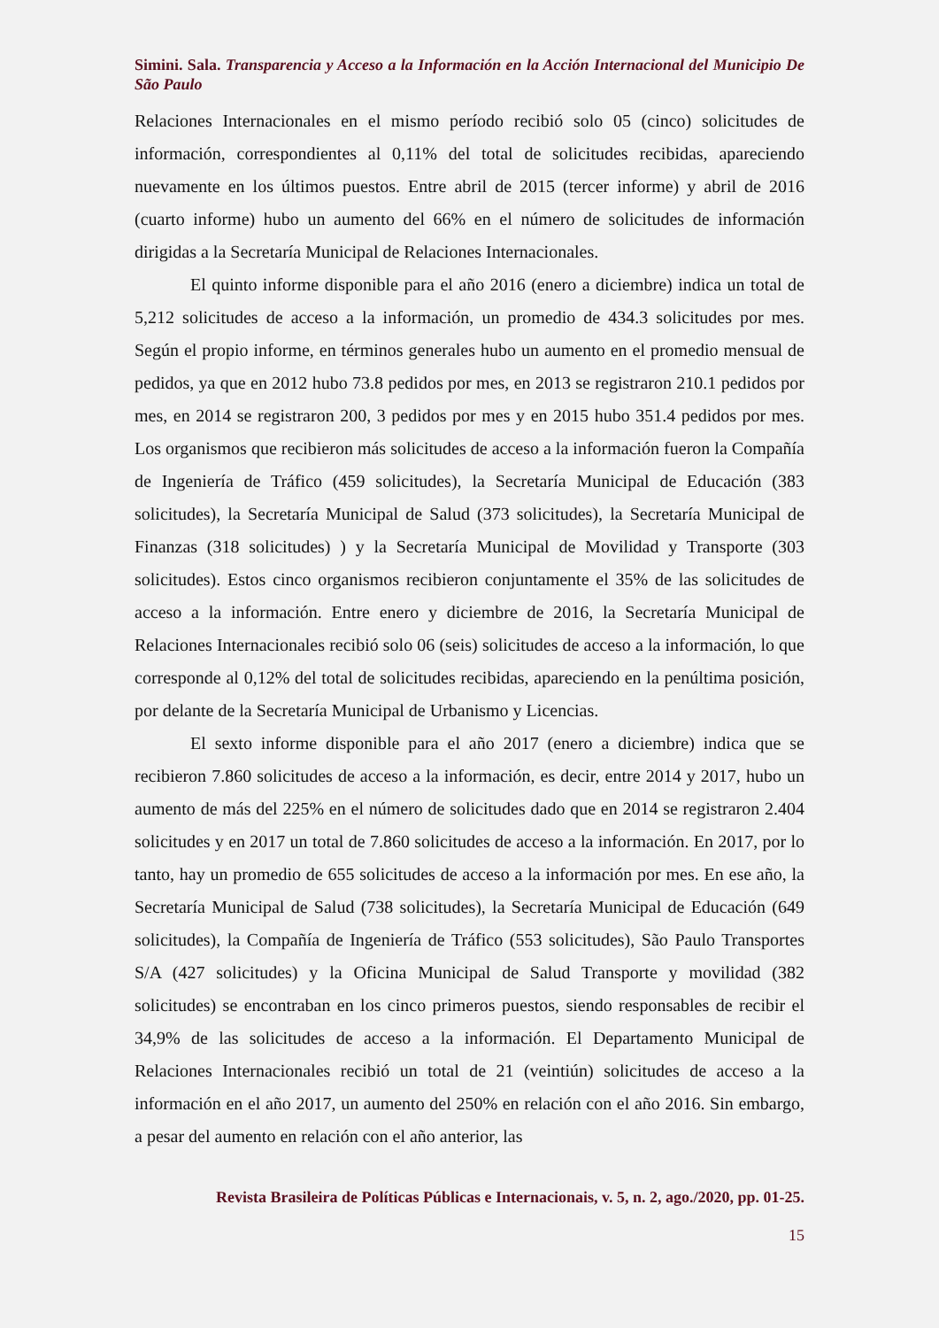Simini. Sala. Transparencia y Acceso a la Información en la Acción Internacional del Municipio De São Paulo
Relaciones Internacionales en el mismo período recibió solo 05 (cinco) solicitudes de información, correspondientes al 0,11% del total de solicitudes recibidas, apareciendo nuevamente en los últimos puestos. Entre abril de 2015 (tercer informe) y abril de 2016 (cuarto informe) hubo un aumento del 66% en el número de solicitudes de información dirigidas a la Secretaría Municipal de Relaciones Internacionales.
El quinto informe disponible para el año 2016 (enero a diciembre) indica un total de 5,212 solicitudes de acceso a la información, un promedio de 434.3 solicitudes por mes. Según el propio informe, en términos generales hubo un aumento en el promedio mensual de pedidos, ya que en 2012 hubo 73.8 pedidos por mes, en 2013 se registraron 210.1 pedidos por mes, en 2014 se registraron 200, 3 pedidos por mes y en 2015 hubo 351.4 pedidos por mes. Los organismos que recibieron más solicitudes de acceso a la información fueron la Compañía de Ingeniería de Tráfico (459 solicitudes), la Secretaría Municipal de Educación (383 solicitudes), la Secretaría Municipal de Salud (373 solicitudes), la Secretaría Municipal de Finanzas (318 solicitudes) ) y la Secretaría Municipal de Movilidad y Transporte (303 solicitudes). Estos cinco organismos recibieron conjuntamente el 35% de las solicitudes de acceso a la información. Entre enero y diciembre de 2016, la Secretaría Municipal de Relaciones Internacionales recibió solo 06 (seis) solicitudes de acceso a la información, lo que corresponde al 0,12% del total de solicitudes recibidas, apareciendo en la penúltima posición, por delante de la Secretaría Municipal de Urbanismo y Licencias.
El sexto informe disponible para el año 2017 (enero a diciembre) indica que se recibieron 7.860 solicitudes de acceso a la información, es decir, entre 2014 y 2017, hubo un aumento de más del 225% en el número de solicitudes dado que en 2014 se registraron 2.404 solicitudes y en 2017 un total de 7.860 solicitudes de acceso a la información. En 2017, por lo tanto, hay un promedio de 655 solicitudes de acceso a la información por mes. En ese año, la Secretaría Municipal de Salud (738 solicitudes), la Secretaría Municipal de Educación (649 solicitudes), la Compañía de Ingeniería de Tráfico (553 solicitudes), São Paulo Transportes S/A (427 solicitudes) y la Oficina Municipal de Salud Transporte y movilidad (382 solicitudes) se encontraban en los cinco primeros puestos, siendo responsables de recibir el 34,9% de las solicitudes de acceso a la información. El Departamento Municipal de Relaciones Internacionales recibió un total de 21 (veintiún) solicitudes de acceso a la información en el año 2017, un aumento del 250% en relación con el año 2016. Sin embargo, a pesar del aumento en relación con el año anterior, las
Revista Brasileira de Políticas Públicas e Internacionais, v. 5, n. 2, ago./2020, pp. 01-25.
15